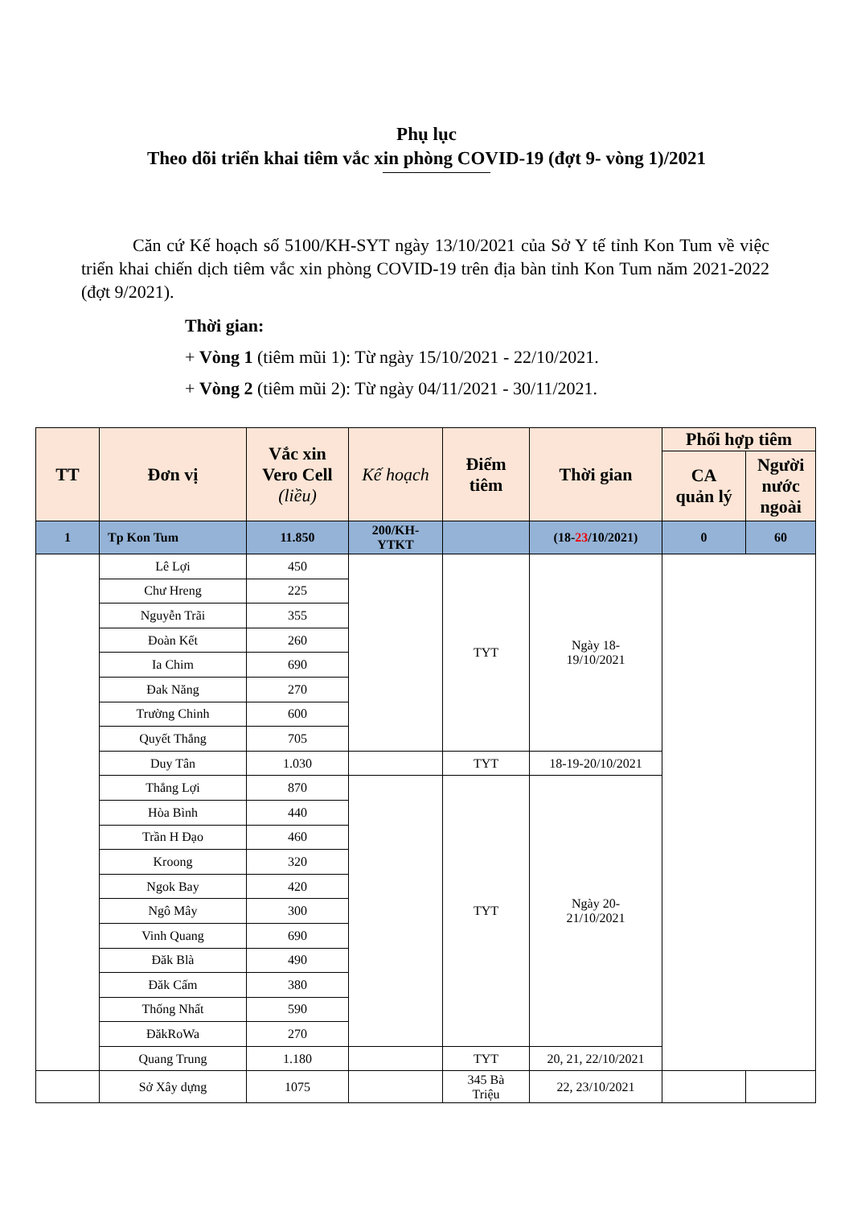Phụ lục
Theo dõi triển khai tiêm vắc xin phòng COVID-19 (đợt 9- vòng 1)/2021
Căn cứ Kế hoạch số 5100/KH-SYT ngày 13/10/2021 của Sở Y tế tỉnh Kon Tum về việc triển khai chiến dịch tiêm vắc xin phòng COVID-19 trên địa bàn tỉnh Kon Tum năm 2021-2022 (đợt 9/2021).
Thời gian:
+ Vòng 1 (tiêm mũi 1): Từ ngày 15/10/2021 - 22/10/2021.
+ Vòng 2 (tiêm mũi 2): Từ ngày 04/11/2021 - 30/11/2021.
| TT | Đơn vị | Vắc xin Vero Cell (liều) | Kế hoạch | Điểm tiêm | Thời gian | Phối hợp tiêm | |
| --- | --- | --- | --- | --- | --- | --- | --- |
| | | | | | | CA quản lý | Người nước ngoài |
| 1 | Tp Kon Tum | 11.850 | 200/KH- YTKT | | (18- 23 /10/2021) | 0 | 60 |
| | Lê Lợi | 450 | | TYT | Ngày 18- 19/10/2021 | | |
| | Chư Hreng | 225 | | | | | |
| | Nguyễn Trãi | 355 | | | | | |
| | Đoàn Kết | 260 | | | | | |
| | Ia Chim | 690 | | | | | |
| | Đak Năng | 270 | | | | | |
| | Trường Chinh | 600 | | | | | |
| | Quyết Thắng | 705 | | | | | |
| | Duy Tân | 1.030 | | TYT | 18-19-20/10/2021 | | |
| | Thắng Lợi | 870 | | TYT | Ngày 20- 21/10/2021 | | |
| | Hòa Bình | 440 | | | | | |
| | Trần H Đạo | 460 | | | | | |
| | Kroong | 320 | | | | | |
| | Ngok Bay | 420 | | | | | |
| | Ngô Mây | 300 | | | | | |
| | Vinh Quang | 690 | | | | | |
| | Đăk Blà | 490 | | | | | |
| | Đăk Cấm | 380 | | | | | |
| | Thống Nhất | 590 | | | | | |
| | ĐăkRoWa | 270 | | | | | |
| | Quang Trung | 1.180 | | TYT | 20, 21, 22/10/2021 | | |
| | Sở Xây dựng | 1075 | | 345 Bà Triệu | 22, 23/10/2021 | | |